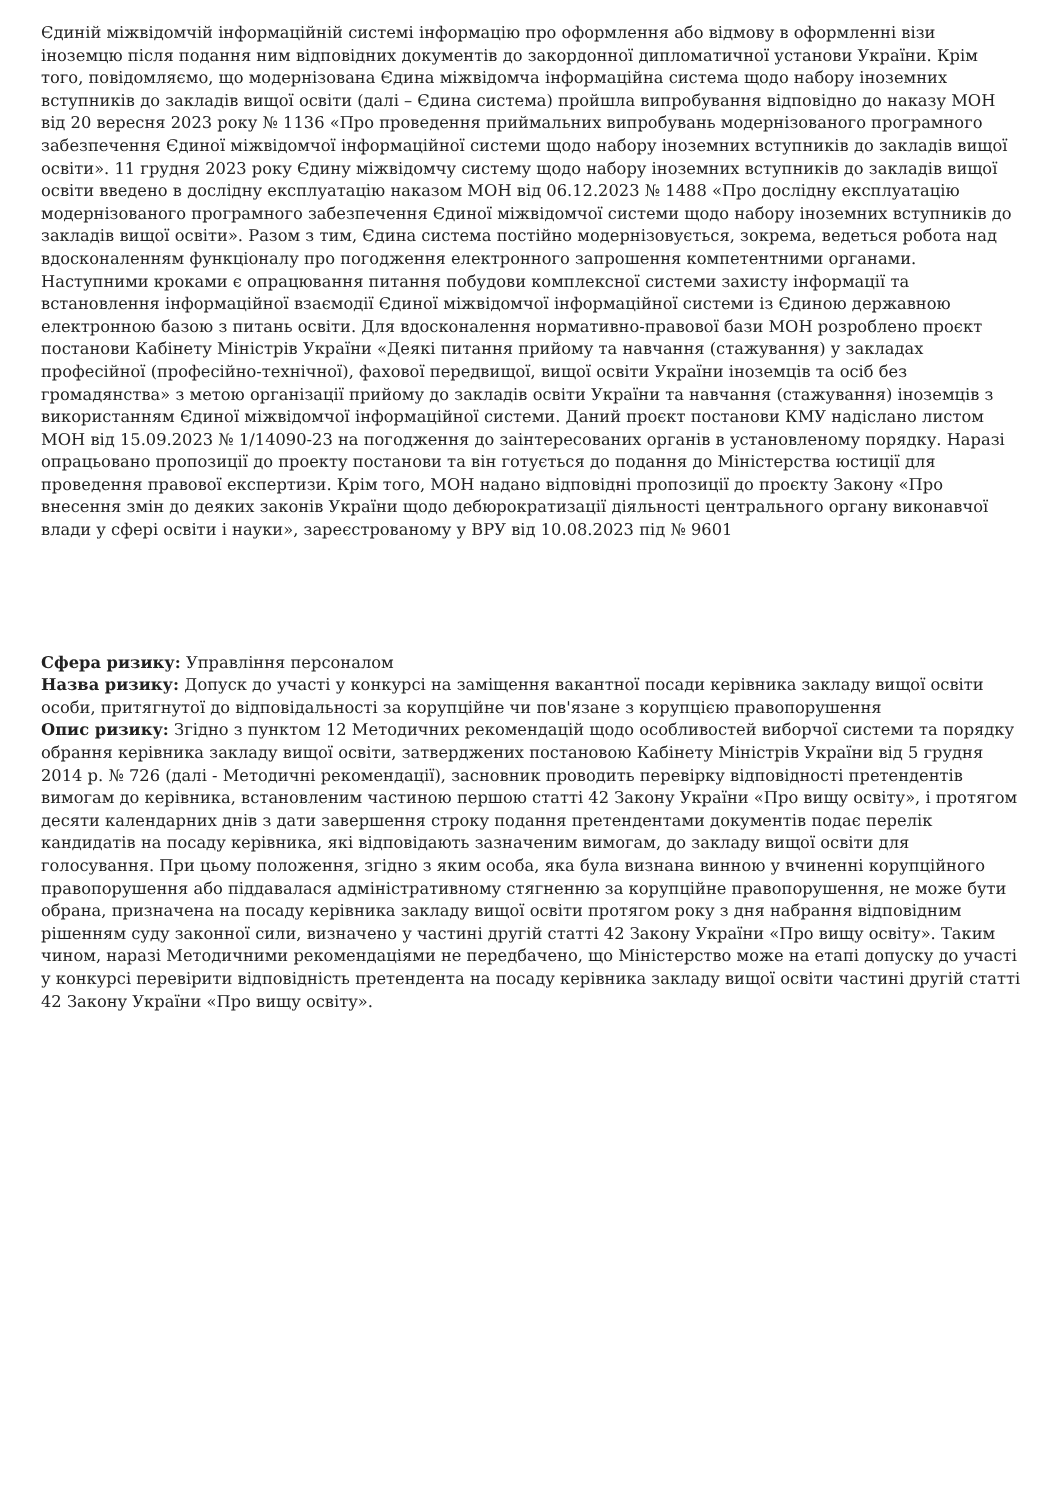Єдиній міжвідомчій інформаційній системі інформацію про оформлення або відмову в оформленні візи іноземцю після подання ним відповідних документів до закордонної дипломатичної установи України. Крім того, повідомляємо, що модернізована Єдина міжвідомча інформаційна система щодо набору іноземних вступників до закладів вищої освіти (далі – Єдина система) пройшла випробування відповідно до наказу МОН від 20 вересня 2023 року № 1136 «Про проведення приймальних випробувань модернізованого програмного забезпечення Єдиної міжвідомчої інформаційної системи щодо набору іноземних вступників до закладів вищої освіти». 11 грудня 2023 року Єдину міжвідомчу систему щодо набору іноземних вступників до закладів вищої освіти введено в дослідну експлуатацію наказом МОН від 06.12.2023 № 1488 «Про дослідну експлуатацію модернізованого програмного забезпечення Єдиної міжвідомчої системи щодо набору іноземних вступників до закладів вищої освіти». Разом з тим, Єдина система постійно модернізовується, зокрема, ведеться робота над вдосконаленням функціоналу про погодження електронного запрошення компетентними органами. Наступними кроками є опрацювання питання побудови комплексної системи захисту інформації та встановлення інформаційної взаємодії Єдиної міжвідомчої інформаційної системи із Єдиною державною електронною базою з питань освіти. Для вдосконалення нормативно-правової бази МОН розроблено проєкт постанови Кабінету Міністрів України «Деякі питання прийому та навчання (стажування) у закладах професійної (професійно-технічної), фахової передвищої, вищої освіти України іноземців та осіб без громадянства» з метою організації прийому до закладів освіти України та навчання (стажування) іноземців з використанням Єдиної міжвідомчої інформаційної системи. Даний проєкт постанови КМУ надіслано листом МОН від 15.09.2023 № 1/14090-23 на погодження до заінтересованих органів в установленому порядку. Наразі опрацьовано пропозиції до проекту постанови та він готується до подання до Міністерства юстиції для проведення правової експертизи. Крім того, МОН надано відповідні пропозиції до проєкту Закону «Про внесення змін до деяких законів України щодо дебюрократизації діяльності центрального органу виконавчої влади у сфері освіти і науки», зареєстрованому у ВРУ від 10.08.2023 під № 9601
Сфера ризику: Управління персоналом
Назва ризику: Допуск до участі у конкурсі на заміщення вакантної посади керівника закладу вищої освіти особи, притягнутої до відповідальності за корупційне чи пов'язане з корупцією правопорушення
Опис ризику: Згідно з пунктом 12 Методичних рекомендацій щодо особливостей виборчої системи та порядку обрання керівника закладу вищої освіти, затверджених постановою Кабінету Міністрів України від 5 грудня 2014 р. № 726 (далі - Методичні рекомендації), засновник проводить перевірку відповідності претендентів вимогам до керівника, встановленим частиною першою статті 42 Закону України «Про вищу освіту», і протягом десяти календарних днів з дати завершення строку подання претендентами документів подає перелік кандидатів на посаду керівника, які відповідають зазначеним вимогам, до закладу вищої освіти для голосування. При цьому положення, згідно з яким особа, яка була визнана винною у вчиненні корупційного правопорушення або піддавалася адміністративному стягненню за корупційне правопорушення, не може бути обрана, призначена на посаду керівника закладу вищої освіти протягом року з дня набрання відповідним рішенням суду законної сили, визначено у частині другій статті 42 Закону України «Про вищу освіту». Таким чином, наразі Методичними рекомендаціями не передбачено, що Міністерство може на етапі допуску до участі у конкурсі перевірити відповідність претендента на посаду керівника закладу вищої освіти частині другій статті 42 Закону України «Про вищу освіту».